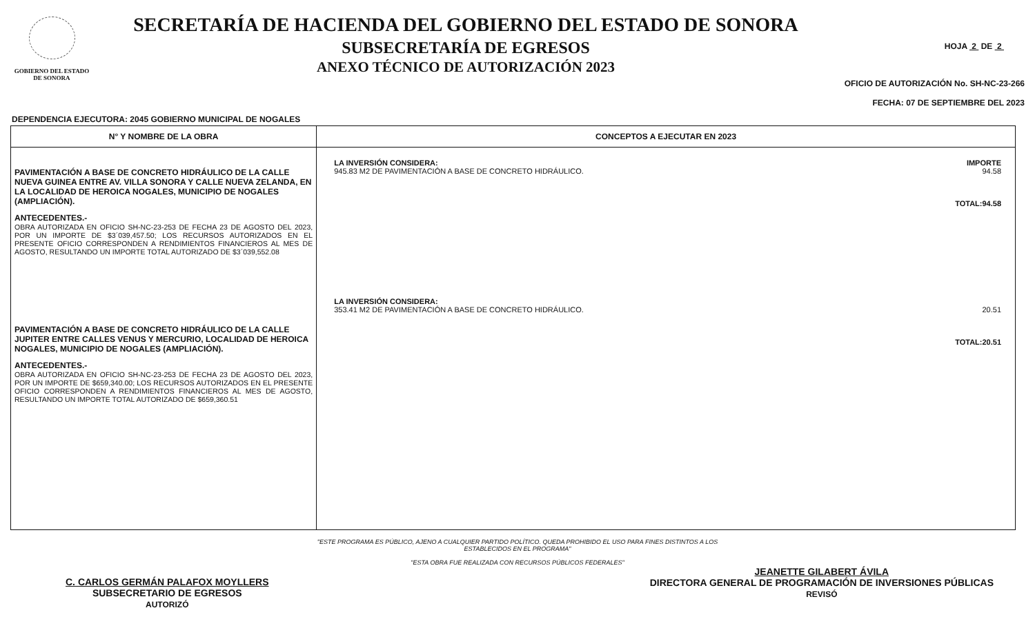GOBIERNO DEL ESTADO
DE SONORA
SECRETARÍA DE HACIENDA DEL GOBIERNO DEL ESTADO DE SONORA
SUBSECRETARÍA DE EGRESOS
ANEXO TÉCNICO DE AUTORIZACIÓN 2023
HOJA 2 DE 2
OFICIO DE AUTORIZACIÓN No. SH-NC-23-266
FECHA: 07 DE SEPTIEMBRE DEL 2023
DEPENDENCIA EJECUTORA: 2045 GOBIERNO MUNICIPAL DE NOGALES
| N° Y NOMBRE DE LA OBRA | CONCEPTOS A EJECUTAR EN 2023 |
| --- | --- |
| PAVIMENTACIÓN A BASE DE CONCRETO HIDRÁULICO DE LA CALLE NUEVA GUINEA ENTRE AV. VILLA SONORA Y CALLE NUEVA ZELANDA, EN LA LOCALIDAD DE HEROICA NOGALES, MUNICIPIO DE NOGALES (AMPLIACIÓN). ANTECEDENTES.- OBRA AUTORIZADA EN OFICIO SH-NC-23-253 DE FECHA 23 DE AGOSTO DEL 2023, POR UN IMPORTE DE $3´039,457.50; LOS RECURSOS AUTORIZADOS EN EL PRESENTE OFICIO CORRESPONDEN A RENDIMIENTOS FINANCIEROS AL MES DE AGOSTO, RESULTANDO UN IMPORTE TOTAL AUTORIZADO DE $3´039,552.08 PAVIMENTACIÓN A BASE DE CONCRETO HIDRÁULICO DE LA CALLE JUPITER ENTRE CALLES VENUS Y MERCURIO, LOCALIDAD DE HEROICA NOGALES, MUNICIPIO DE NOGALES (AMPLIACIÓN). ANTECEDENTES.- OBRA AUTORIZADA EN OFICIO SH-NC-23-253 DE FECHA 23 DE AGOSTO DEL 2023, POR UN IMPORTE DE $659,340.00; LOS RECURSOS AUTORIZADOS EN EL PRESENTE OFICIO CORRESPONDEN A RENDIMIENTOS FINANCIEROS AL MES DE AGOSTO, RESULTANDO UN IMPORTE TOTAL AUTORIZADO DE $659,360.51 | LA INVERSIÓN CONSIDERA: IMPORTE 945.83 M2 DE PAVIMENTACIÓN A BASE DE CONCRETO HIDRÁULICO. 94.58 TOTAL: 94.58 LA INVERSIÓN CONSIDERA: 353.41 M2 DE PAVIMENTACIÓN A BASE DE CONCRETO HIDRÁULICO. 20.51 TOTAL: 20.51 |
"ESTE PROGRAMA ES PÚBLICO, AJENO A CUALQUIER PARTIDO POLÍTICO. QUEDA PROHIBIDO EL USO PARA FINES DISTINTOS A LOS
ESTABLECIDOS EN EL PROGRAMA"
"ESTA OBRA FUE REALIZADA CON RECURSOS PÚBLICOS FEDERALES"
C. CARLOS GERMÁN PALAFOX MOYLLERS
SUBSECRETARIO DE EGRESOS
AUTORIZÓ
JEANETTE GILABERT ÁVILA
DIRECTORA GENERAL DE PROGRAMACIÓN DE INVERSIONES PÚBLICAS
REVISÓ